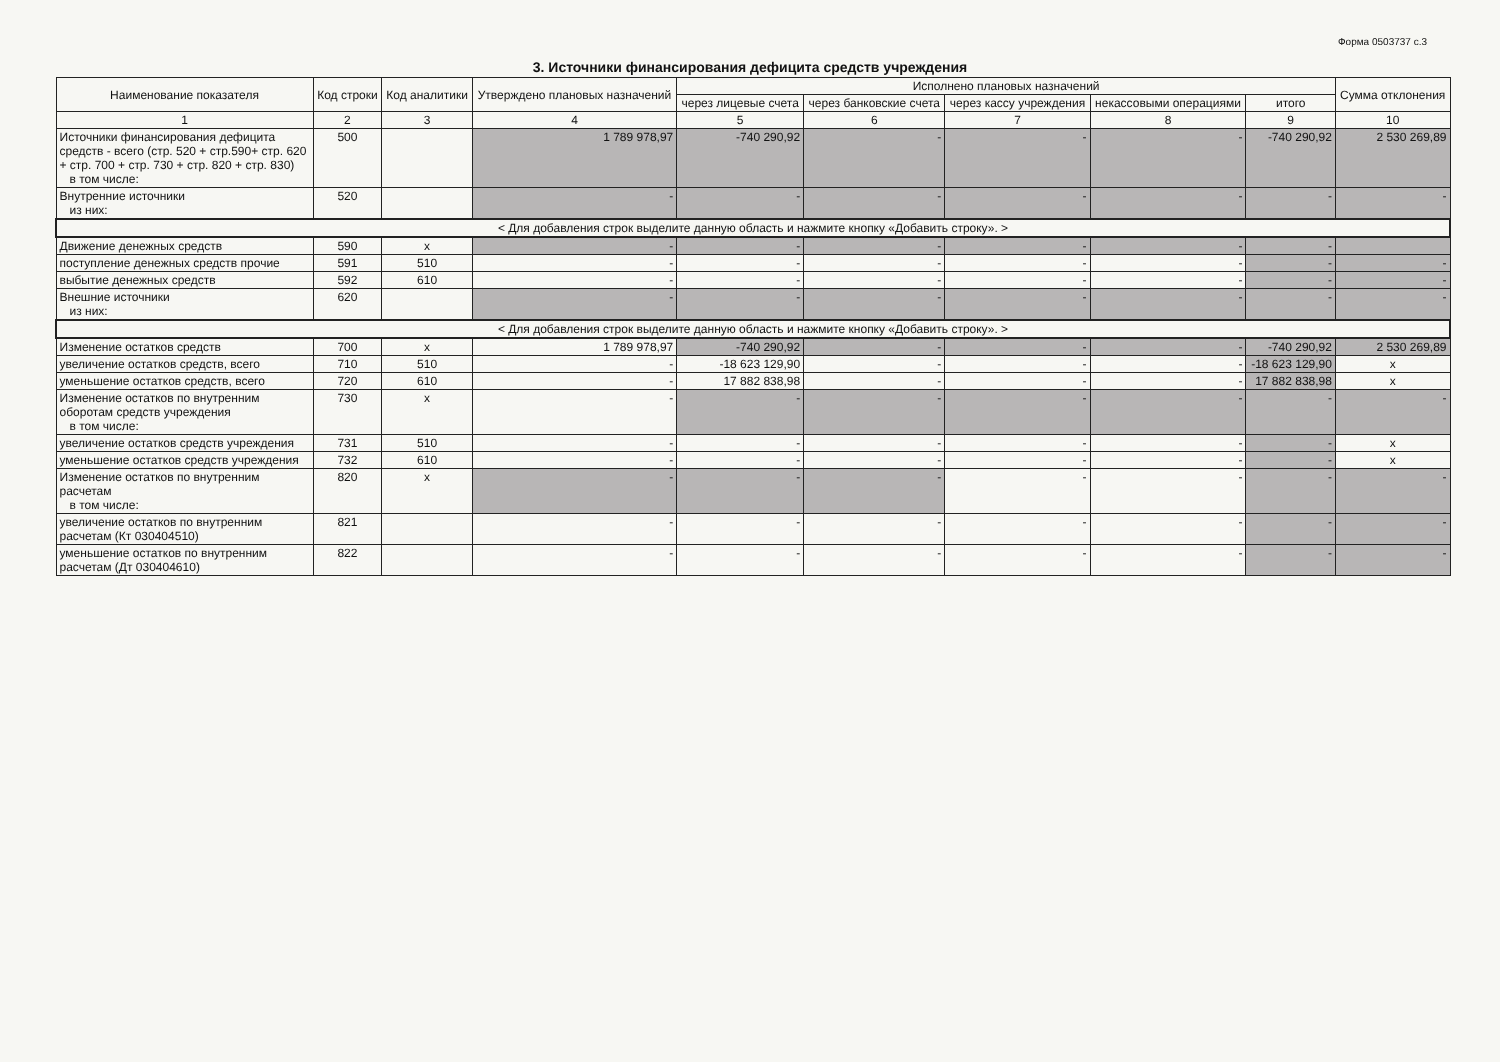Форма 0503737 с.3
3. Источники финансирования дефицита средств учреждения
| Наименование показателя | Код строки | Код аналитики | Утверждено плановых назначений | Исполнено плановых назначений | | | | | Сумма отклонения |
| --- | --- | --- | --- | --- | --- | --- | --- | --- | --- |
| | | | | через лицевые счета | через банковские счета | через кассу учреждения | некассовыми операциями | итого | |
| 1 | 2 | 3 | 4 | 5 | 6 | 7 | 8 | 9 | 10 |
| Источники финансирования дефицита средств - всего (стр. 520 + стр.590+ стр. 620 + стр. 700 + стр. 730 + стр. 820 + стр. 830) в том числе: | 500 | | 1 789 978,97 | -740 290,92 | - | - | - | -740 290,92 | 2 530 269,89 |
| Внутренние источники из них: | 520 | | - | - | - | - | - | - | - |
| < Для добавления строк выделите данную область и нажмите кнопку «Добавить строку». > | | | | | | | | | |
| Движение денежных средств | 590 | x | - | - | - | - | - | - | |
| поступление денежных средств прочие | 591 | 510 | - | - | - | - | - | - | - |
| выбытие денежных средств | 592 | 610 | - | - | - | - | - | - | - |
| Внешние источники из них: | 620 | | - | - | - | - | - | - | - |
| < Для добавления строк выделите данную область и нажмите кнопку «Добавить строку». > | | | | | | | | | |
| Изменение остатков средств | 700 | x | 1 789 978,97 | -740 290,92 | - | - | - | -740 290,92 | 2 530 269,89 |
| увеличение остатков средств, всего | 710 | 510 | - | -18 623 129,90 | - | - | - | -18 623 129,90 | x |
| уменьшение остатков средств, всего | 720 | 610 | - | 17 882 838,98 | - | - | - | 17 882 838,98 | x |
| Изменение остатков по внутренним оборотам средств учреждения в том числе: | 730 | x | - | - | - | - | - | - | - |
| увеличение остатков средств учреждения | 731 | 510 | - | - | - | - | - | - | x |
| уменьшение остатков средств учреждения | 732 | 610 | - | - | - | - | - | - | x |
| Изменение остатков по внутренним расчетам в том числе: | 820 | x | - | - | - | - | - | - | - |
| увеличение остатков по внутренним расчетам (Кт 030404510) | 821 | | - | - | - | - | - | - | - |
| уменьшение остатков по внутренним расчетам (Дт 030404610) | 822 | | - | - | - | - | - | - | - |